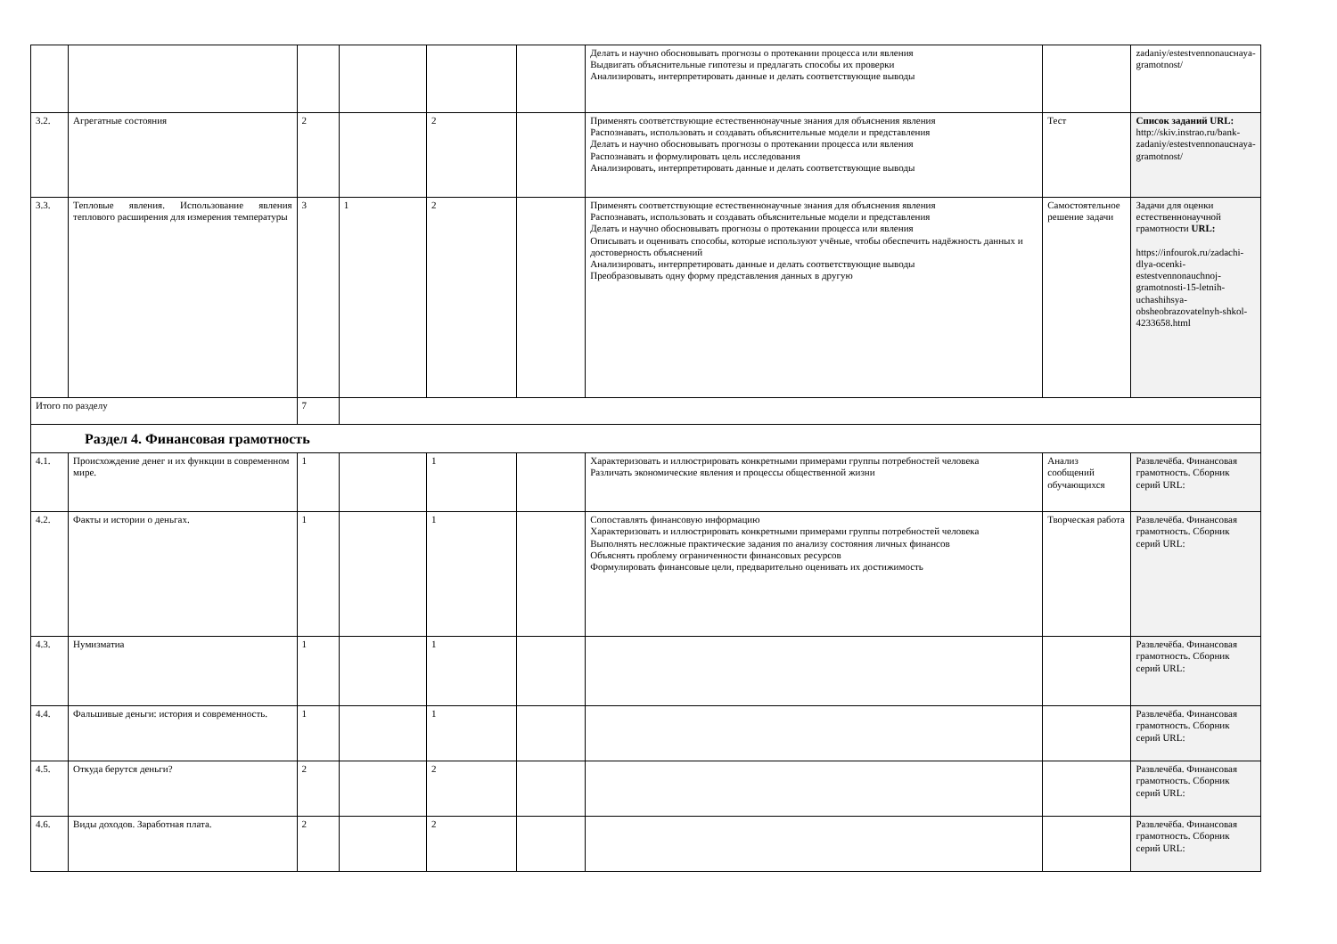| | | | | | | Делать и научно обосновывать прогнозы о протекании процесса или явления Выдвигать объяснительные гипотезы и предлагать способы их проверки Анализировать, интерпретировать данные и делать соответствующие выводы | | zadaniy/estestvennonaucнaya-gramotnost/ |
| 3.2. | Агрегатные состояния | 2 | | 2 | | Применять соответствующие естественнонаучные знания для объяснения явления Распознавать, использовать и создавать объяснительные модели и представления Делать и научно обосновывать прогнозы о протекании процесса или явления Распознавать и формулировать цель исследования Анализировать, интерпретировать данные и делать соответствующие выводы | Тест | Список заданий URL: http://skiv.instrao.ru/bank-zadaniy/estestvennonaucнaya-gramotnost/ |
| 3.3. | Тепловые явления. Использование явления теплового расширения для измерения температуры | 3 | 1 | 2 | | Применять соответствующие естественнонаучные знания для объяснения явления Распознавать, использовать и создавать объяснительные модели и представления Делать и научно обосновывать прогнозы о протекании процесса или явления Описывать и оценивать способы, которые используют учёные, чтобы обеспечить надёжность данных и достоверность объяснений Анализировать, интерпретировать данные и делать соответствующие выводы Преобразовывать одну форму представления данных в другую | Самостоятельное решение задачи | Задачи для оценки естественнонаучной грамотности URL: https://infourok.ru/zadachi-dlya-ocenki-estestvennonauchnoj-gramotnosti-15-letnih-uchashihsya-obsheobrazovatelnyh-shkol-4233658.html |
| Итого по разделу | | 7 | | | | | | |
| Раздел 4. Финансовая грамотность | | | | | | | | |
| 4.1. | Происхождение денег и их функции в современном мире. | 1 | | 1 | | Характеризовать и иллюстрировать конкретными примерами группы потребностей человека Различать экономические явления и процессы общественной жизни | Анализ сообщений обучающихся | Развлечёба. Финансовая грамотность. Сборник серий URL: |
| 4.2. | Факты и истории о деньгах. | 1 | | 1 | | Сопоставлять финансовую информацию Характеризовать и иллюстрировать конкретными примерами группы потребностей человека Выполнять несложные практические задания по анализу состояния личных финансов Объяснять проблему ограниченности финансовых ресурсов Формулировать финансовые цели, предварительно оценивать их достижимость | Творческая работа | Развлечёба. Финансовая грамотность. Сборник серий URL: |
| 4.3. | Нумизматиа | 1 | | 1 | | | | Развлечёба. Финансовая грамотность. Сборник серий URL: |
| 4.4. | Фальшивые деньги: история и современность. | 1 | | 1 | | | | Развлечёба. Финансовая грамотность. Сборник серий URL: |
| 4.5. | Откуда берутся деньги? | 2 | | 2 | | | | Развлечёба. Финансовая грамотность. Сборник серий URL: |
| 4.6. | Виды доходов. Заработная плата. | 2 | | 2 | | | | Развлечёба. Финансовая грамотность. Сборник серий URL: |